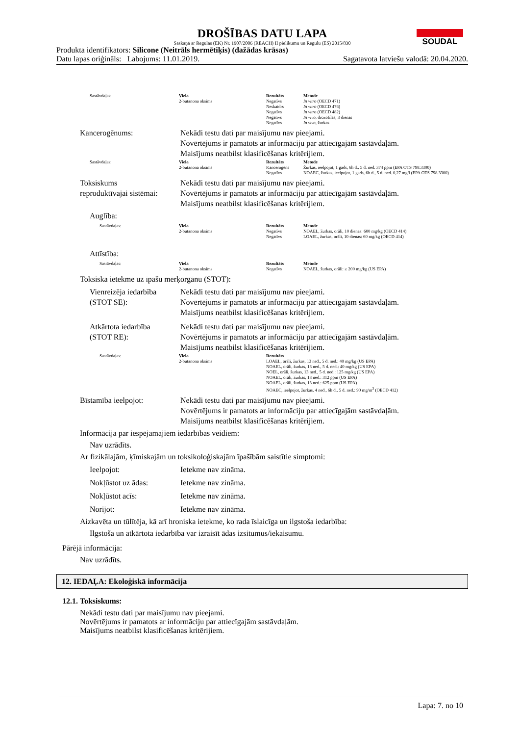SOUDAL
DROŠĪBAS DATU LAPA
Saskaņā ar Regulas (EK) Nr. 1907/2006 (REACH) II pielikumu un Regulu (ES) 2015/830
Produkta identifikators: Silicone (Neitrāls hermētiķis) (dažādas krāsas)
Datu lapas oriģināls: Labojums: 11.01.2019. Sagatavota latviešu valodā: 20.04.2020.
| Sastāvdaļas: | Viela | Rezultāts | Metode |
| | 2-butanona oksīms | Negatīvs Neskaidrs Negatīvs Negatīvs Negatīvs | In vitro (OECD 471) In vitro (OECD 476) In vitro (OECD 482) In vivo, drozofilas, 3 dienas In vivo, žurkas |
Kancerogēnums: Nekādi testu dati par maisījumu nav pieejami.
Novērtējums ir pamatots ar informāciju par attiecīgajām sastāvdaļām.
Maisījums neatbilst klasificēšanas kritērijiem.
| Sastāvdaļas: | Viela | Rezultāts | Metode |
| | 2-butanona oksīms | Kancerogēns Negatīvs | Žurkas, ieelpojot, 1 gads, 6h d., 5 d. ned. 374 ppm (EPA OTS 798.3300) NOAEC, žurkas, ieelpojot, 1 gads, 6h d., 5 d. ned. 0,27 mg/l (EPA OTS 798.3300) |
Toksiskums
reproduktīvajai sistēmai:
Nekādi testu dati par maisījumu nav pieejami.
Novērtējums ir pamatots ar informāciju par attiecīgajām sastāvdaļām.
Maisījums neatbilst klasificēšanas kritērijiem.
Auglība:
| Sastāvdaļas: | Viela | Rezultāts | Metode |
| | 2-butanona oksīms | Negatīvs Negatīvs | NOAEL, žurkas, orāli, 10 dienas: 600 mg/kg (OECD 414) LOAEL, žurkas, orāli, 10 dienas: 60 mg/kg (OECD 414) |
Attīstība:
| Sastāvdaļas: | Viela | Rezultāts | Metode |
| | 2-butanona oksīms | Negatīvs | NOAEL, žurkas, orāli: ≥ 200 mg/kg (US EPA) |
Toksiska ietekme uz īpašu mērķorgānu (STOT):
Vienreizēja iedarbība
(STOT SE):
Nekādi testu dati par maisījumu nav pieejami.
Novērtējums ir pamatots ar informāciju par attiecīgajām sastāvdaļām.
Maisījums neatbilst klasificēšanas kritērijiem.
Atkārtota iedarbība
(STOT RE):
Nekādi testu dati par maisījumu nav pieejami.
Novērtējums ir pamatots ar informāciju par attiecīgajām sastāvdaļām.
Maisījums neatbilst klasificēšanas kritērijiem.
| Sastāvdaļas: | Viela | Rezultāts |
| | 2-butanona oksīms | LOAEL, orāli, žurkas, 13 ned., 5 d. ned.: 40 mg/kg (US EPA) NOAEL, orāli, žurkas, 13 ned., 5 d. ned.: 40 mg/kg (US EPA) NOEL, orāli, žurkas, 13 ned., 5 d. ned.: 125 mg/kg (US EPA) NOAEL, orāli, žurkas, 13 ned.: 312 ppm (US EPA) NOAEL, orāli, žurkas, 13 ned.: 625 ppm (US EPA) NOAEC, ieelpojot, žurkas, 4 ned., 6h d., 5 d. ned.: 90 mg/m<sup>3</sup> (OECD 412) |
Bīstamība ieelpojot: Nekādi testu dati par maisījumu nav pieejami.
Novērtējums ir pamatots ar informāciju par attiecīgajām sastāvdaļām.
Maisījums neatbilst klasificēšanas kritērijiem.
Informācija par iespējamajiem iedarbības veidiem:
Nav uzrādīts.
Ar fizikālajām, ķīmiskajām un toksikoloģiskajām īpašībām saistītie simptomi:
Ieelpojot: Ietekme nav zināma.
Nokļūstot uz ādas: Ietekme nav zināma.
Nokļūstot acīs: Ietekme nav zināma.
Norijot: Ietekme nav zināma.
Aizkavēta un tūlītēja, kā arī hroniska ietekme, ko rada īslaicīga un ilgstoša iedarbība:
Ilgstoša un atkārtota iedarbība var izraisīt ādas izsitumus/iekaisumu.
Pārējā informācija:
Nav uzrādīts.
12. IEDAĻA: Ekoloģiskā informācija
12.1. Toksiskums:
Nekādi testu dati par maisījumu nav pieejami.
Novērtējums ir pamatots ar informāciju par attiecīgajām sastāvdaļām.
Maisījums neatbilst klasificēšanas kritērijiem.
Lapa: 7. no 10